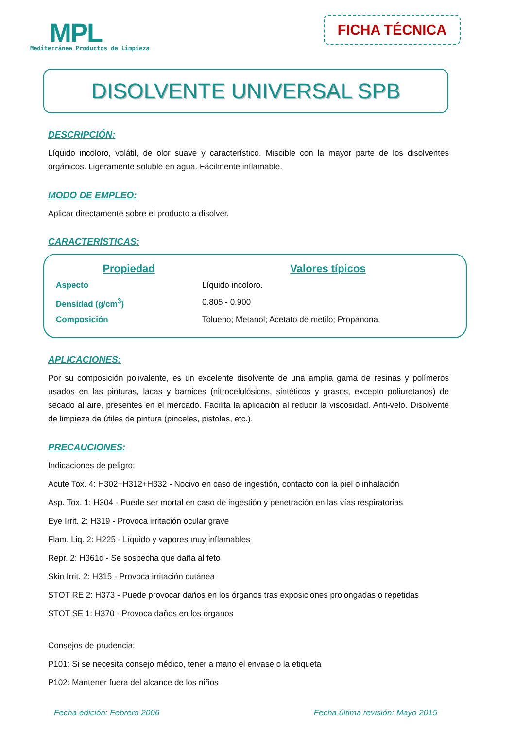MPL
Mediterránea Productos de Limpieza
FICHA TÉCNICA
DISOLVENTE UNIVERSAL SPB
DESCRIPCIÓN:
Líquido incoloro, volátil, de olor suave y característico. Miscible con la mayor parte de los disolventes orgánicos. Ligeramente soluble en agua. Fácilmente inflamable.
MODO DE EMPLEO:
Aplicar directamente sobre el producto a disolver.
CARACTERÍSTICAS:
| Propiedad | Valores típicos |
| --- | --- |
| Aspecto | Líquido incoloro. |
| Densidad (g/cm<sup>3</sup>) | 0.805 - 0.900 |
| Composición | Tolueno; Metanol; Acetato de metilo; Propanona. |
APLICACIONES:
Por su composición polivalente, es un excelente disolvente de una amplia gama de resinas y polímeros usados en las pinturas, lacas y barnices (nitrocelulósicos, sintéticos y grasos, excepto poliuretanos) de secado al aire, presentes en el mercado. Facilita la aplicación al reducir la viscosidad. Anti-velo. Disolvente de limpieza de útiles de pintura (pinceles, pistolas, etc.).
PRECAUCIONES:
Indicaciones de peligro:
Acute Tox. 4: H302+H312+H332 - Nocivo en caso de ingestión, contacto con la piel o inhalación
Asp. Tox. 1: H304 - Puede ser mortal en caso de ingestión y penetración en las vías respiratorias
Eye Irrit. 2: H319 - Provoca irritación ocular grave
Flam. Liq. 2: H225 - Líquido y vapores muy inflamables
Repr. 2: H361d - Se sospecha que daña al feto
Skin Irrit. 2: H315 - Provoca irritación cutánea
STOT RE 2: H373 - Puede provocar daños en los órganos tras exposiciones prolongadas o repetidas
STOT SE 1: H370 - Provoca daños en los órganos
Consejos de prudencia:
P101: Si se necesita consejo médico, tener a mano el envase o la etiqueta
P102: Mantener fuera del alcance de los niños
Fecha edición: Febrero 2006 Fecha última revisión: Mayo 2015